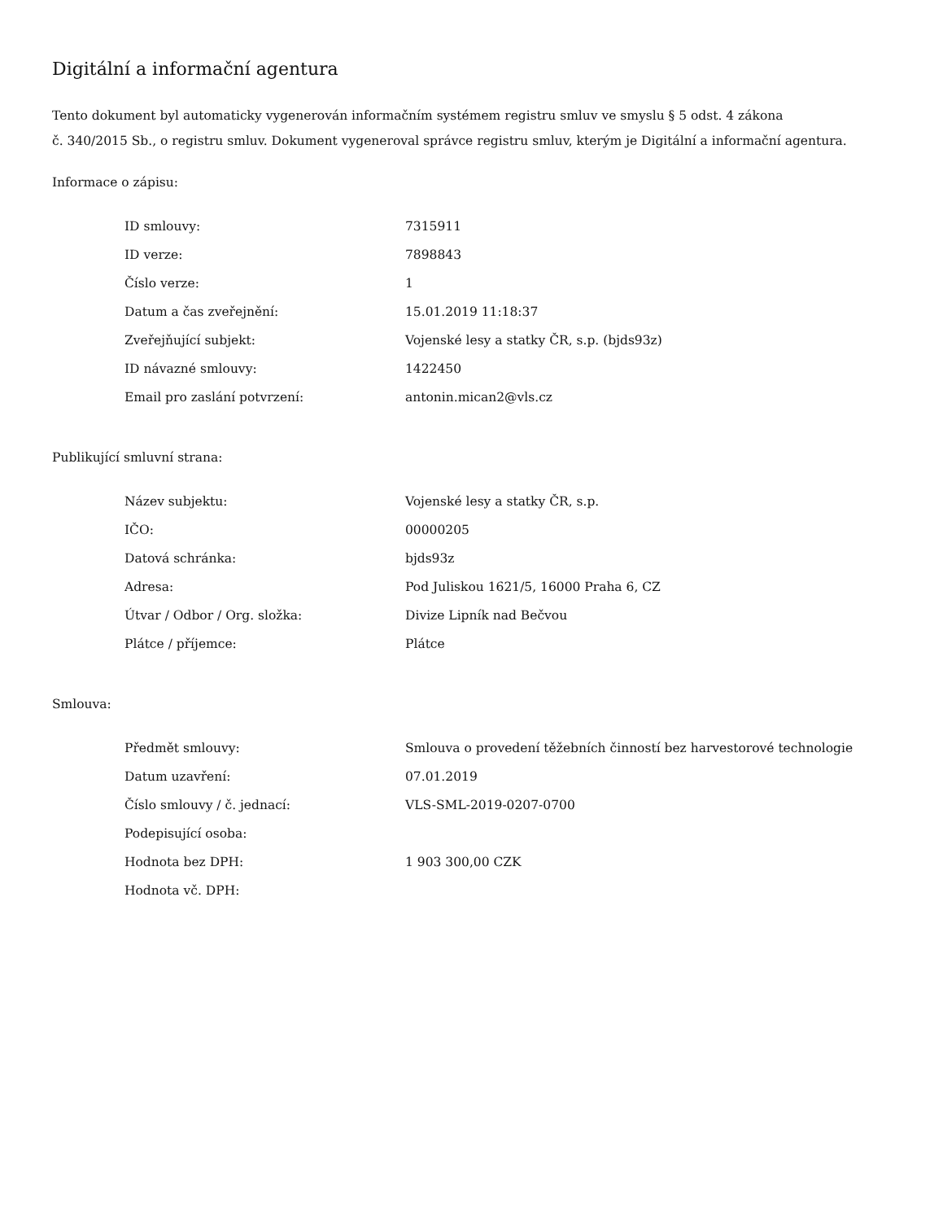Digitální a informační agentura
Tento dokument byl automaticky vygenerován informačním systémem registru smluv ve smyslu § 5 odst. 4 zákona
č. 340/2015 Sb., o registru smluv. Dokument vygeneroval správce registru smluv, kterým je Digitální a informační agentura.
Informace o zápisu:
| ID smlouvy: | 7315911 |
| ID verze: | 7898843 |
| Číslo verze: | 1 |
| Datum a čas zveřejnění: | 15.01.2019 11:18:37 |
| Zveřejňující subjekt: | Vojenské lesy a statky ČR, s.p. (bjds93z) |
| ID návazné smlouvy: | 1422450 |
| Email pro zaslání potvrzení: | antonin.mican2@vls.cz |
Publikující smluvní strana:
| Název subjektu: | Vojenské lesy a statky ČR, s.p. |
| IČO: | 00000205 |
| Datová schránka: | bjds93z |
| Adresa: | Pod Juliskou 1621/5, 16000 Praha 6, CZ |
| Útvar / Odbor / Org. složka: | Divize Lipník nad Bečvou |
| Plátce / příjemce: | Plátce |
Smlouva:
| Předmět smlouvy: | Smlouva o provedení těžebních činností bez harvestorové technologie |
| Datum uzavření: | 07.01.2019 |
| Číslo smlouvy / č. jednací: | VLS-SML-2019-0207-0700 |
| Podepisující osoba: | |
| Hodnota bez DPH: | 1 903 300,00 CZK |
| Hodnota vč. DPH: | |